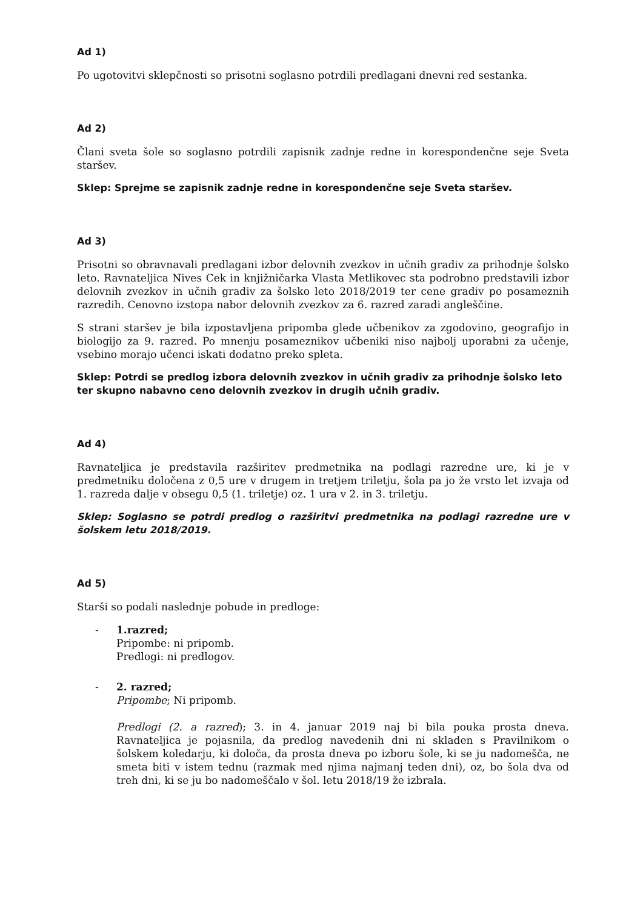Ad 1)
Po ugotovitvi sklepčnosti so prisotni soglasno potrdili predlagani dnevni red sestanka.
Ad 2)
Člani sveta šole so soglasno potrdili zapisnik zadnje redne in korespondenčne seje Sveta staršev.
Sklep: Sprejme se zapisnik zadnje redne in korespondenčne seje Sveta staršev.
Ad 3)
Prisotni so obravnavali predlagani izbor delovnih zvezkov in učnih gradiv za prihodnje šolsko leto. Ravnateljica Nives Cek in knjižničarka Vlasta Metlikovec sta podrobno predstavili izbor delovnih zvezkov in učnih gradiv za šolsko leto 2018/2019 ter cene gradiv po posameznih razredih. Cenovno izstopa nabor delovnih zvezkov za 6. razred zaradi angleščine.
S strani staršev je bila izpostavljena pripomba glede učbenikov za zgodovino, geografijo in biologijo za 9. razred. Po mnenju posameznikov učbeniki niso najbolj uporabni za učenje, vsebino morajo učenci iskati dodatno preko spleta.
Sklep: Potrdi se predlog izbora delovnih zvezkov in učnih gradiv za prihodnje šolsko leto ter skupno nabavno ceno delovnih zvezkov in drugih učnih gradiv.
Ad 4)
Ravnateljica je predstavila razširitev predmetnika na podlagi razredne ure, ki je v predmetniku določena z 0,5 ure v drugem in tretjem triletju, šola pa jo že vrsto let izvaja od 1. razreda dalje v obsegu 0,5 (1. triletje) oz. 1 ura v 2. in 3. triletju.
Sklep: Soglasno se potrdi predlog o razširitvi predmetnika na podlagi razredne ure v šolskem letu 2018/2019.
Ad 5)
Starši so podali naslednje pobude in predloge:
- 1.razred;
Pripombe: ni pripomb.
Predlogi: ni predlogov.
- 2. razred;
Pripombe; Ni pripomb.
Predlogi (2. a razred); 3. in 4. januar 2019 naj bi bila pouka prosta dneva. Ravnateljica je pojasnila, da predlog navedenih dni ni skladen s Pravilnikom o šolskem koledarju, ki določa, da prosta dneva po izboru šole, ki se ju nadomešča, ne smeta biti v istem tednu (razmak med njima najmanj teden dni), oz, bo šola dva od treh dni, ki se ju bo nadomeščalo v šol. letu 2018/19 že izbrala.